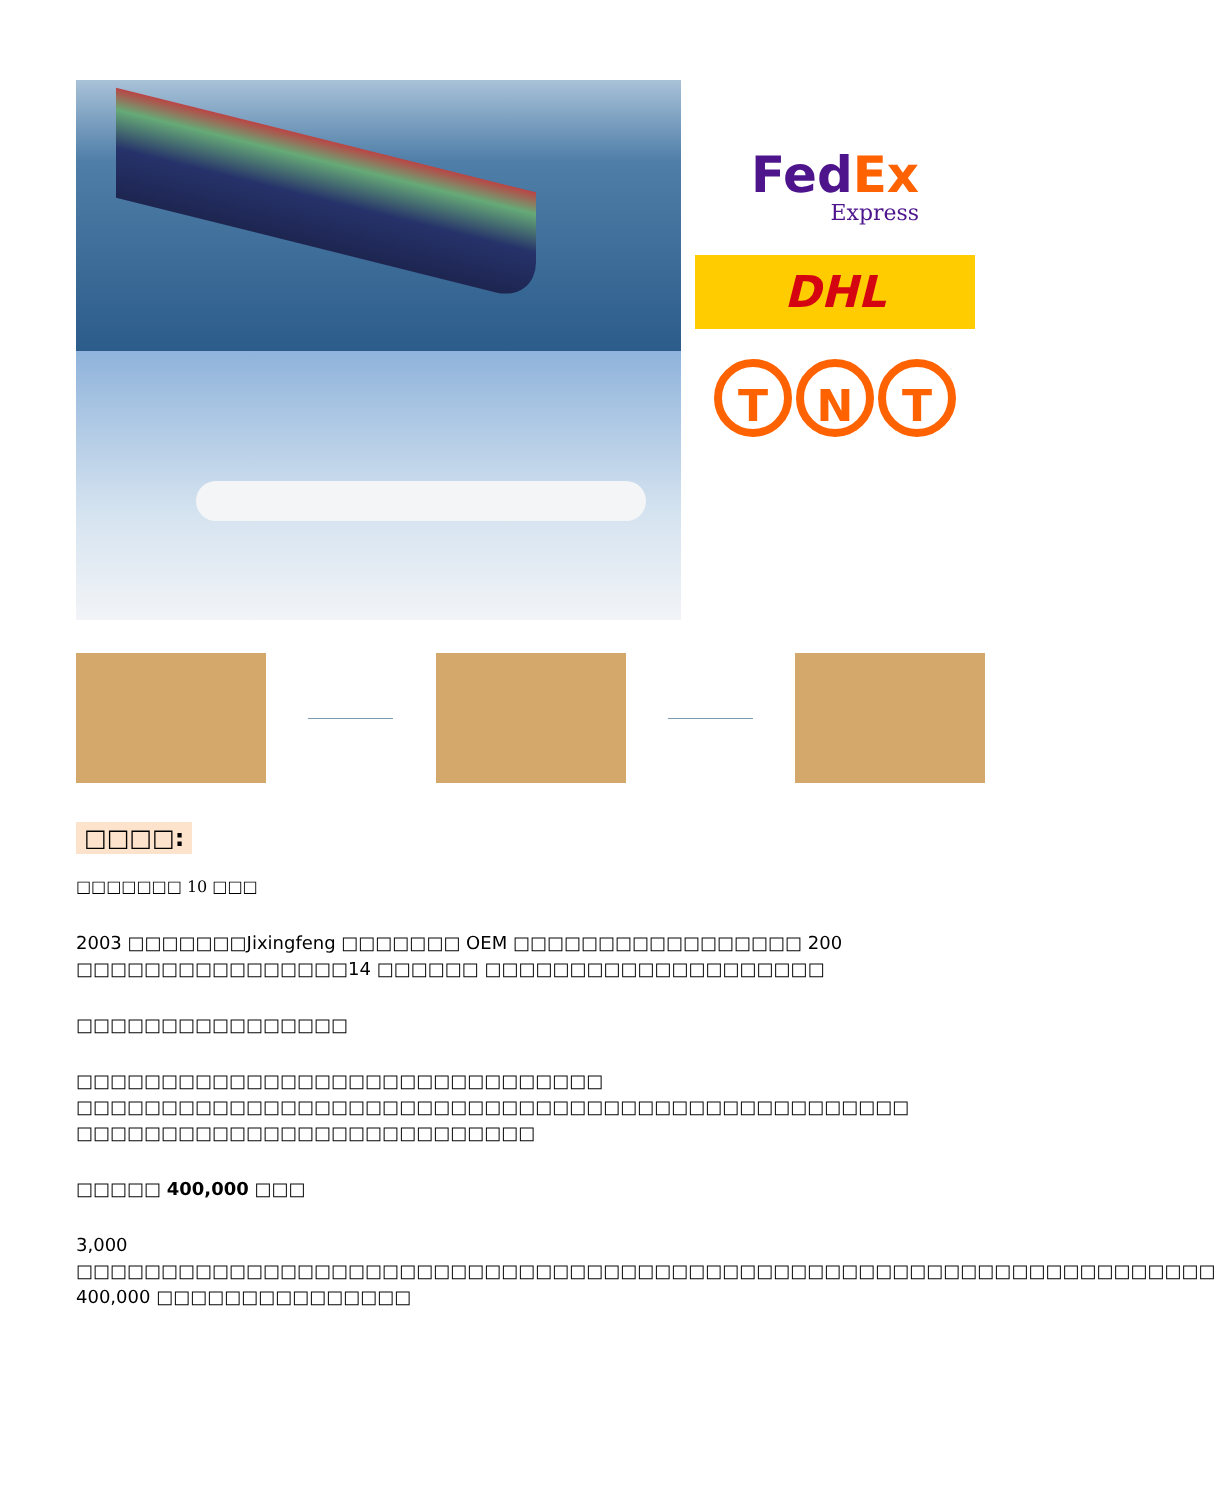FedEx
Express
DHL
T N T
□□□□:
□□□□□□□ 10 □□□
2003 □□□□□□□Jixingfeng □□□□□□□ OEM □□□□□□□□□□□□□□□□□ 200 □□□□□□□□□□□□□□□□14 □□□□□□ □□□□□□□□□□□□□□□□□□□□
□□□□□□□□□□□□□□□□
□□□□□□□□□□□□□□□□□□□□□□□□□□□□□□□ □□□□□□□□□□□□□□□□□□□□□□□□□□□□□□□□□□□□□□□□□□□□□□□□□ □□□□□□□□□□□□□□□□□□□□□□□□□□□
□□□□□ 400,000 □□□
3,000 □□□□□□□□□□□□□□□□□□□□□□□□□□□□□□□□□□□□□□□□□□□□□□□□□□□□□□□□□□□□□□□□□□□ 400,000 □□□□□□□□□□□□□□□